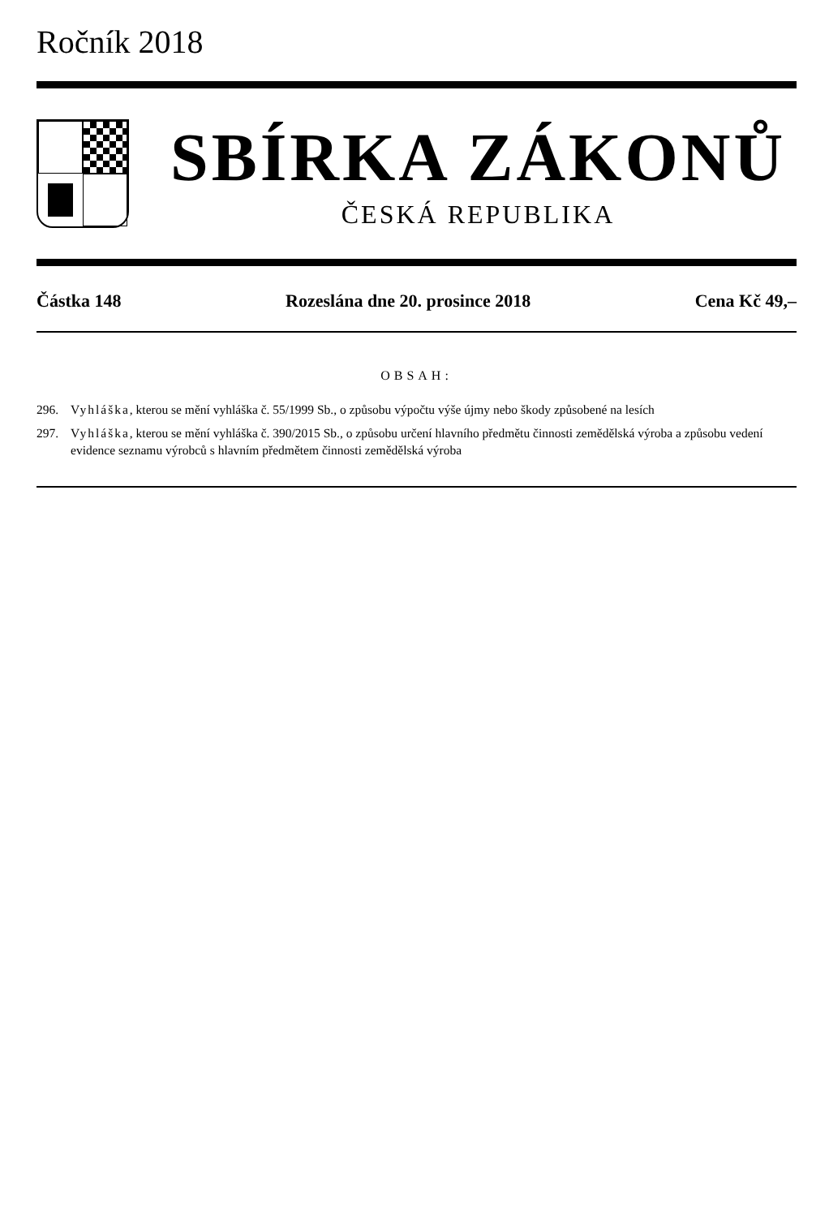Ročník 2018
SBÍRKA ZÁKONŮ
ČESKÁ REPUBLIKA
Částka 148 Rozeslána dne 20. prosince 2018 Cena Kč 49,–
OBSAH:
296. Vyhláška, kterou se mění vyhláška č. 55/1999 Sb., o způsobu výpočtu výše újmy nebo škody způsobené na lesích
297. Vyhláška, kterou se mění vyhláška č. 390/2015 Sb., o způsobu určení hlavního předmětu činnosti zemědělská výroba a způsobu vedení evidence seznamu výrobců s hlavním předmětem činnosti zemědělská výroba